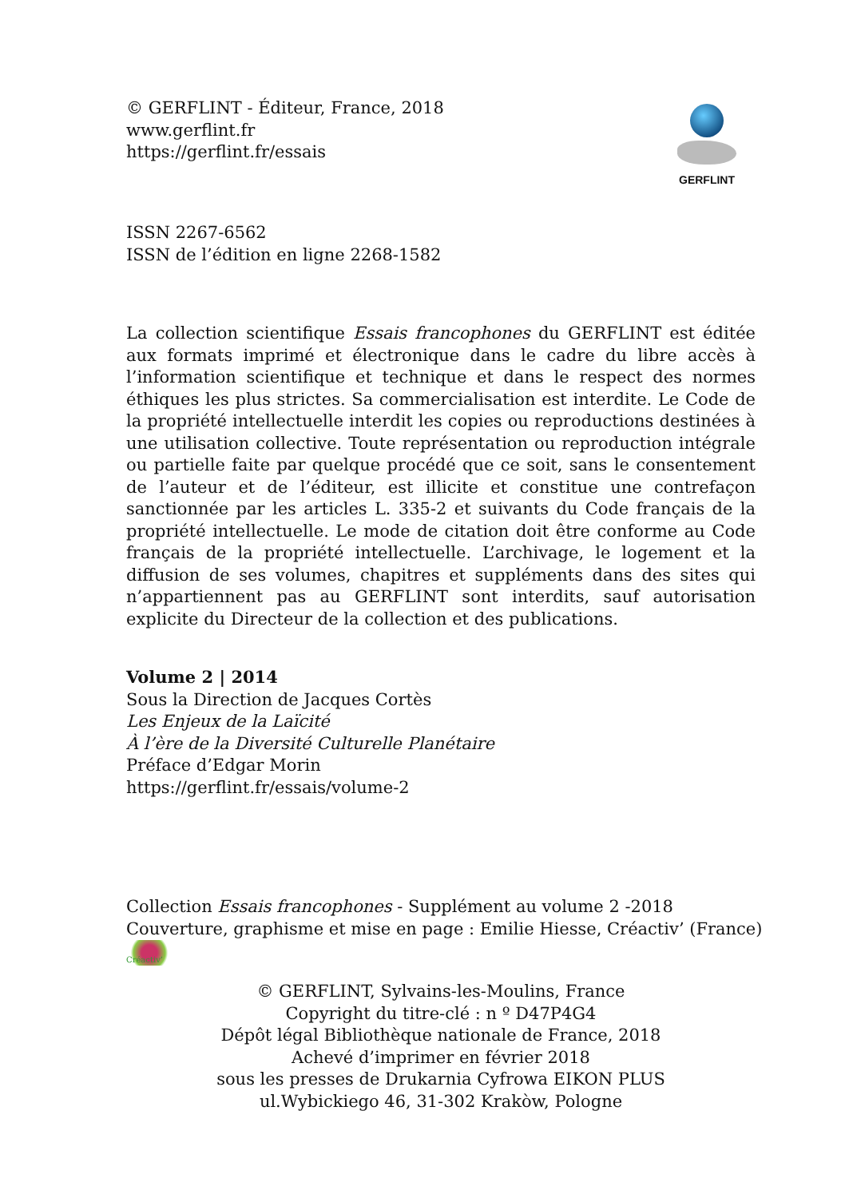© GERFLINT - Éditeur, France, 2018
www.gerflint.fr
https://gerflint.fr/essais
GERFLINT
ISSN 2267-6562
ISSN de l’édition en ligne 2268-1582
La collection scientifique Essais francophones du GERFLINT est éditée aux formats imprimé et électronique dans le cadre du libre accès à l’information scientifique et technique et dans le respect des normes éthiques les plus strictes. Sa commercialisation est interdite. Le Code de la propriété intellectuelle interdit les copies ou reproductions destinées à une utilisation collective. Toute représentation ou reproduction intégrale ou partielle faite par quelque procédé que ce soit, sans le consentement de l’auteur et de l’éditeur, est illicite et constitue une contrefaçon sanctionnée par les articles L. 335-2 et suivants du Code français de la propriété intellectuelle. Le mode de citation doit être conforme au Code français de la propriété intellectuelle. L’archivage, le logement et la diffusion de ses volumes, chapitres et suppléments dans des sites qui n’appartiennent pas au GERFLINT sont interdits, sauf autorisation explicite du Directeur de la collection et des publications.
Volume 2 | 2014
Sous la Direction de Jacques Cortès
Les Enjeux de la Laïcité
À l’ère de la Diversité Culturelle Planétaire
Préface d’Edgar Morin
https://gerflint.fr/essais/volume-2
Collection Essais francophones - Supplément au volume 2 -2018
Couverture, graphisme et mise en page : Emilie Hiesse, Créactiv’ (France) Créactiv’
© GERFLINT, Sylvains-les-Moulins, France
Copyright du titre-clé : n º D47P4G4
Dépôt légal Bibliothèque nationale de France, 2018
Achevé d’imprimer en février 2018
sous les presses de Drukarnia Cyfrowa EIKON PLUS
ul.Wybickiego 46, 31-302 Krakòw, Pologne